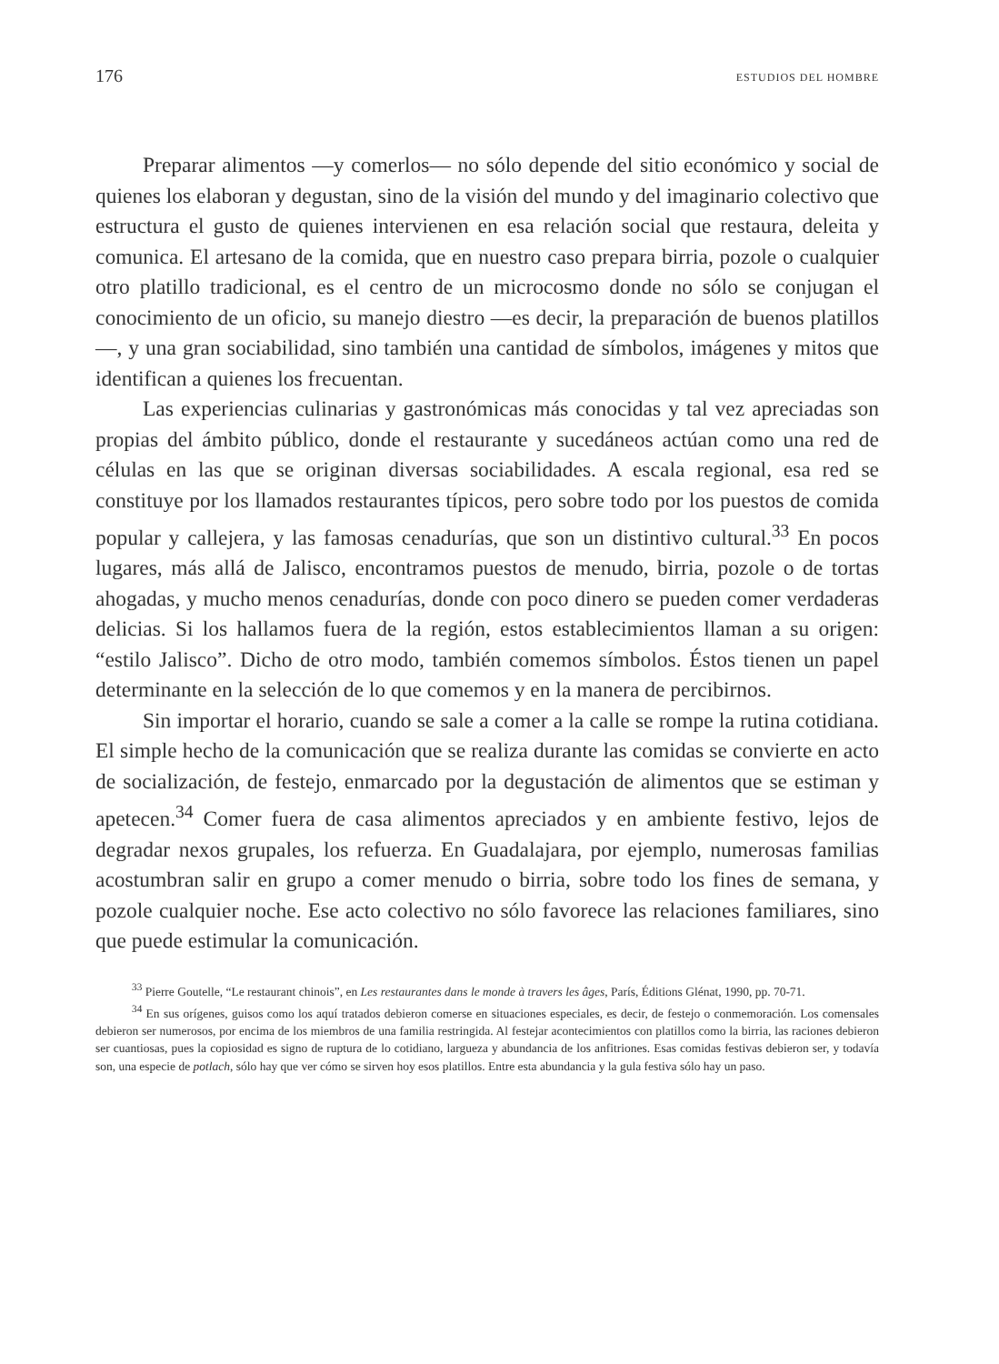176 ESTUDIOS DEL HOMBRE
Preparar alimentos —y comerlos— no sólo depende del sitio económico y social de quienes los elaboran y degustan, sino de la visión del mundo y del imaginario colectivo que estructura el gusto de quienes intervienen en esa relación social que restaura, deleita y comunica. El artesano de la comida, que en nuestro caso prepara birria, pozole o cualquier otro platillo tradicional, es el centro de un microcosmo donde no sólo se conjugan el conocimiento de un oficio, su manejo diestro —es decir, la preparación de buenos platillos—, y una gran sociabilidad, sino también una cantidad de símbolos, imágenes y mitos que identifican a quienes los frecuentan.
Las experiencias culinarias y gastronómicas más conocidas y tal vez apreciadas son propias del ámbito público, donde el restaurante y sucedáneos actúan como una red de células en las que se originan diversas sociabilidades. A escala regional, esa red se constituye por los llamados restaurantes típicos, pero sobre todo por los puestos de comida popular y callejera, y las famosas cenadurías, que son un distintivo cultural.<sup>33</sup> En pocos lugares, más allá de Jalisco, encontramos puestos de menudo, birria, pozole o de tortas ahogadas, y mucho menos cenadurías, donde con poco dinero se pueden comer verdaderas delicias. Si los hallamos fuera de la región, estos establecimientos llaman a su origen: “estilo Jalisco”. Dicho de otro modo, también comemos símbolos. Éstos tienen un papel determinante en la selección de lo que comemos y en la manera de percibirnos.
Sin importar el horario, cuando se sale a comer a la calle se rompe la rutina cotidiana. El simple hecho de la comunicación que se realiza durante las comidas se convierte en acto de socialización, de festejo, enmarcado por la degustación de alimentos que se estiman y apetecen.<sup>34</sup> Comer fuera de casa alimentos apreciados y en ambiente festivo, lejos de degradar nexos grupales, los refuerza. En Guadalajara, por ejemplo, numerosas familias acostumbran salir en grupo a comer menudo o birria, sobre todo los fines de semana, y pozole cualquier noche. Ese acto colectivo no sólo favorece las relaciones familiares, sino que puede estimular la comunicación.
<sup>33</sup> Pierre Goutelle, “Le restaurant chinois”, en Les restaurantes dans le monde à travers les âges, París, Éditions Glénat, 1990, pp. 70-71.
<sup>34</sup> En sus orígenes, guisos como los aquí tratados debieron comerse en situaciones especiales, es decir, de festejo o conmemoración. Los comensales debieron ser numerosos, por encima de los miembros de una familia restringida. Al festejar acontecimientos con platillos como la birria, las raciones debieron ser cuantiosas, pues la copiosidad es signo de ruptura de lo cotidiano, largueza y abundancia de los anfitriones. Esas comidas festivas debieron ser, y todavía son, una especie de potlach, sólo hay que ver cómo se sirven hoy esos platillos. Entre esta abundancia y la gula festiva sólo hay un paso.